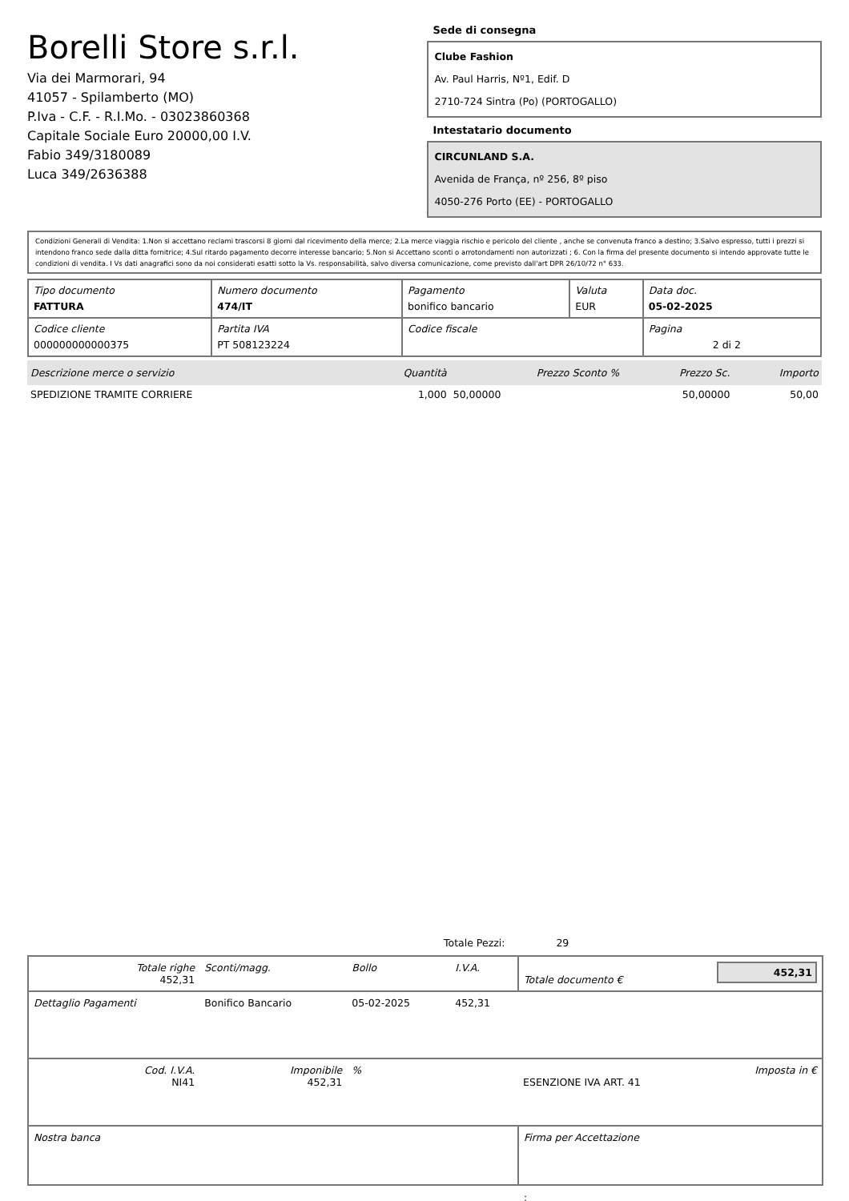Borelli Store s.r.l.
Via dei Marmorari, 94
41057 - Spilamberto (MO)
P.Iva - C.F. - R.I.Mo. - 03023860368
Capitale Sociale Euro 20000,00 I.V.
Fabio 349/3180089
Luca 349/2636388
Sede di consegna
Clube Fashion
Av. Paul Harris, Nº1, Edif. D
2710-724 Sintra (Po) (PORTOGALLO)
Intestatario documento
CIRCUNLAND S.A.
Avenida de França, nº 256, 8º piso
4050-276 Porto (EE) - PORTOGALLO
Condizioni Generali di Vendita: 1.Non si accettano reclami trascorsi 8 giorni dal ricevimento della merce; 2.La merce viaggia rischio e pericolo del cliente , anche se convenuta franco a destino; 3.Salvo espresso, tutti i prezzi si intendono franco sede dalla ditta fornitrice; 4.Sul ritardo pagamento decorre interesse bancario; 5.Non si Accettano sconti o arrotondamenti non autorizzati ; 6. Con la firma del presente documento si intendo approvate tutte le condizioni di vendita. I Vs dati anagrafici sono da noi considerati esatti sotto la Vs. responsabilità, salvo diversa comunicazione, come previsto dall'art DPR 26/10/72 n° 633.
| Tipo documento FATTURA | Numero documento 474/IT | Pagamento bonifico bancario | Valuta EUR | Data doc. 05-02-2025 |
| Codice cliente 000000000000375 | Partita IVA PT 508123224 | Codice fiscale | | Pagina 2 di 2 |
| Descrizione merce o servizio | Quantità | Prezzo Sconto % | Prezzo Sc. | Importo |
| --- | --- | --- | --- | --- |
| SPEDIZIONE TRAMITE CORRIERE | 1,000 | 50,00000 | 50,00000 | 50,00 |
Totale Pezzi: 29
| Totale righe 452,31 | Sconti/magg. | Bollo | I.V.A. | Totale documento € | 452,31 |
| Dettaglio Pagamenti | Bonifico Bancario | 05-02-2025 | 452,31 | | |
| Cod. I.V.A. NI41 | Imponibile 452,31 | % | | ESENZIONE IVA ART. 41 | Imposta in € |
| Nostra banca | | | | Firma per Accettazione | |
: